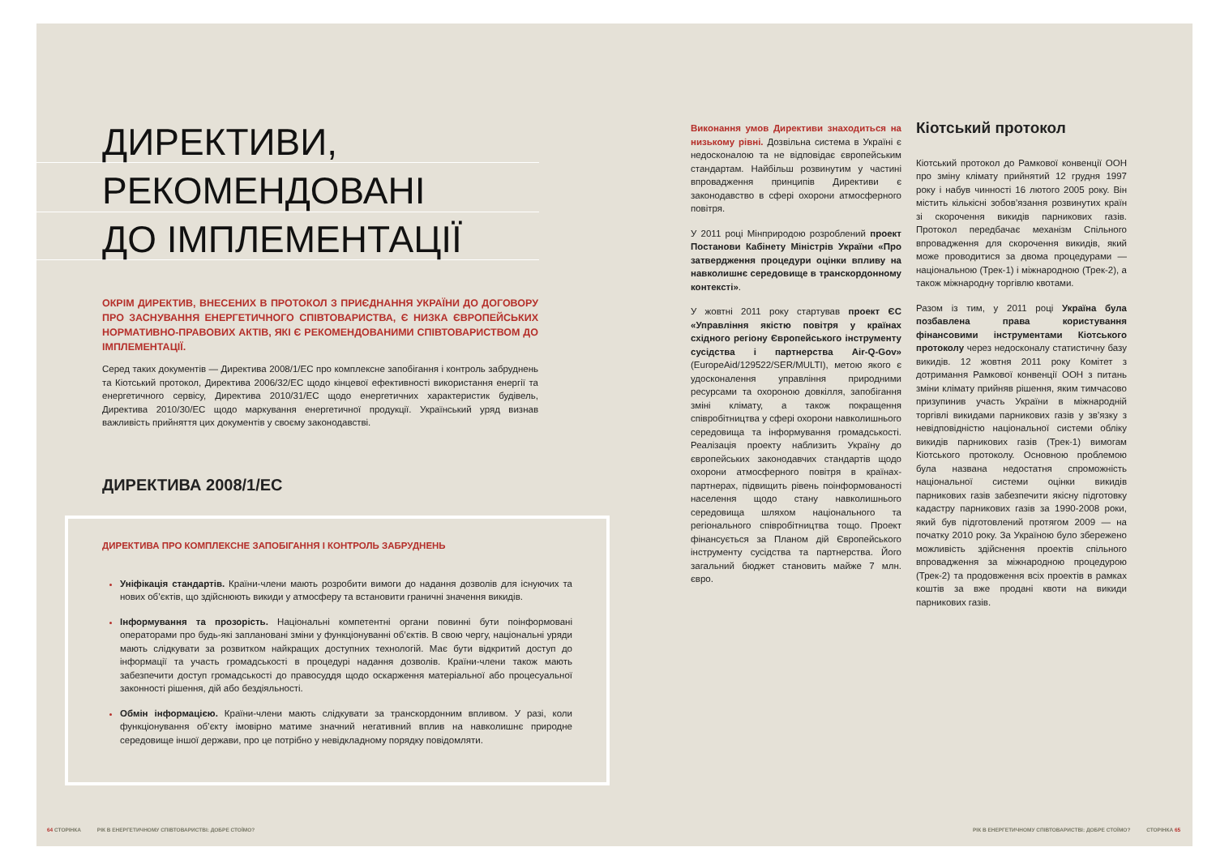ДИРЕКТИВИ,
РЕКОМЕНДОВАНІ
ДО ІМПЛЕМЕНТАЦІЇ
ОКРІМ ДИРЕКТИВ, ВНЕСЕНИХ В ПРОТОКОЛ З ПРИЄДНАННЯ УКРАЇНИ ДО ДОГОВОРУ ПРО ЗАСНУВАННЯ ЕНЕРГЕТИЧНОГО СПІВТОВАРИСТВА, Є НИЗКА ЄВРОПЕЙСЬКИХ НОРМАТИВНО-ПРАВОВИХ АКТІВ, ЯКІ Є РЕКОМЕНДОВАНИМИ СПІВТОВАРИСТВОМ ДО ІМПЛЕМЕНТАЦІЇ.
Серед таких документів — Директива 2008/1/ЕС про комплексне запобігання і контроль забруднень та Кіотський протокол, Директива 2006/32/ЕС щодо кінцевої ефективності використання енергії та енергетичного сервісу, Директива 2010/31/ЕС щодо енергетичних характеристик будівель, Директива 2010/30/ЕС щодо маркування енергетичної продукції. Український уряд визнав важливість прийняття цих документів у своєму законодавстві.
ДИРЕКТИВА 2008/1/ЕС
ДИРЕКТИВА ПРО КОМПЛЕКСНЕ ЗАПОБІГАННЯ І КОНТРОЛЬ ЗАБРУДНЕНЬ
Уніфікація стандартів. Країни-члени мають розробити вимоги до надання дозволів для існуючих та нових об’єктів, що здійснюють викиди у атмосферу та встановити граничні значення викидів.
Інформування та прозорість. Національні компетентні органи повинні бути поінформовані операторами про будь-які заплановані зміни у функціонуванні об’єктів. В свою чергу, національні уряди мають слідкувати за розвитком найкращих доступних технологій. Має бути відкритий доступ до інформації та участь громадськості в процедурі надання дозволів. Країни-члени також мають забезпечити доступ громадськості до правосуддя щодо оскарження матеріальної або процесуальної законності рішення, дій або бездіяльності.
Обмін інформацією. Країни-члени мають слідкувати за транскордонним впливом. У разі, коли функціонування об’єкту імовірно матиме значний негативний вплив на навколишнє природне середовище іншої держави, про це потрібно у невідкладному порядку повідомляти.
Виконання умов Директиви знаходиться на низькому рівні. Дозвільна система в Україні є недосконалою та не відповідає європейським стандартам. Найбільш розвинутим у частині впровадження принципів Директиви є законодавство в сфері охорони атмосферного повітря.
У 2011 році Мінприродою розроблений проект Постанови Кабінету Міністрів України «Про затвердження процедури оцінки впливу на навколишнє середовище в транскордонному контексті».
У жовтні 2011 року стартував проект ЄС «Управління якістю повітря у країнах східного регіону Європейського інструменту сусідства і партнерства Air-Q-Gov» (EuropeAid/129522/SER/MULTI), метою якого є удосконалення управління природними ресурсами та охороною довкілля, запобігання зміні клімату, а також покращення співробітництва у сфері охорони навколишнього середовища та інформування громадськості. Реалізація проекту наблизить Україну до європейських законодавчих стандартів щодо охорони атмосферного повітря в країнах-партнерах, підвищить рівень поінформованості населення щодо стану навколишнього середовища шляхом національного та регіонального співробітництва тощо. Проект фінансується за Планом дій Європейського інструменту сусідства та партнерства. Його загальний бюджет становить майже 7 млн. євро.
Кіотський протокол
Кіотський протокол до Рамкової конвенції ООН про зміну клімату прийнятий 12 грудня 1997 року і набув чинності 16 лютого 2005 року. Він містить кількісні зобов’язання розвинутих країн зі скорочення викидів парникових газів. Протокол передбачає механізм Спільного впровадження для скорочення викидів, який може проводитися за двома процедурами — національною (Трек-1) і міжнародною (Трек-2), а також міжнародну торгівлю квотами.
Разом із тим, у 2011 році Україна була позбавлена права користування фінансовими інструментами Кіотського протоколу через недосконалу статистичну базу викидів. 12 жовтня 2011 року Комітет з дотримання Рамкової конвенції ООН з питань зміни клімату прийняв рішення, яким тимчасово призупинив участь України в міжнародній торгівлі викидами парникових газів у зв’язку з невідповідністю національної системи обліку викидів парникових газів (Трек-1) вимогам Кіотського протоколу. Основною проблемою була названа недостатня спроможність національної системи оцінки викидів парникових газів забезпечити якісну підготовку кадастру парникових газів за 1990-2008 роки, який був підготовлений протягом 2009 — на початку 2010 року. За Україною було збережено можливість здійснення проектів спільного впровадження за міжнародною процедурою (Трек-2) та продовження всіх проектів в рамках коштів за вже продані квоти на викиди парникових газів.
64 СТОРІНКА РІК В ЕНЕРГЕТИЧНОМУ СПІВТОВАРИСТВІ: ДОБРЕ СТОЇМО?
РІК В ЕНЕРГЕТИЧНОМУ СПІВТОВАРИСТВІ: ДОБРЕ СТОЇМО? СТОРІНКА 65